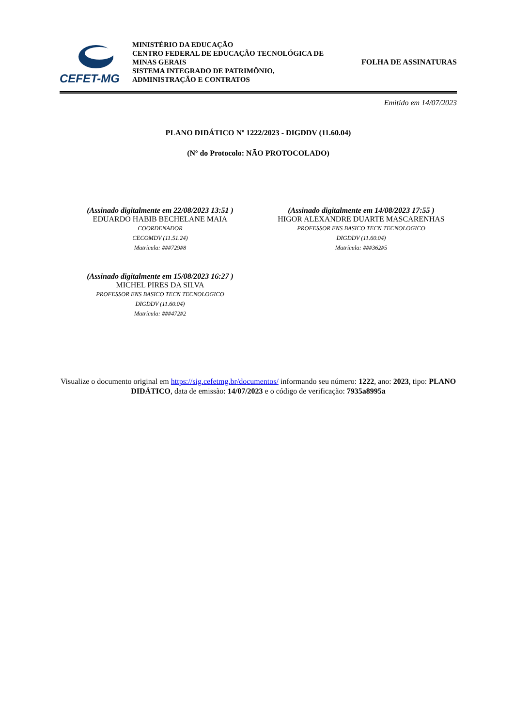CEFET-MG
MINISTÉRIO DA EDUCAÇÃO
CENTRO FEDERAL DE EDUCAÇÃO TECNOLÓGICA DE MINAS GERAIS
SISTEMA INTEGRADO DE PATRIMÔNIO, ADMINISTRAÇÃO E CONTRATOS
FOLHA DE ASSINATURAS
Emitido em 14/07/2023
PLANO DIDÁTICO Nº 1222/2023 - DIGDDV (11.60.04)
(Nº do Protocolo: NÃO PROTOCOLADO)
(Assinado digitalmente em 22/08/2023 13:51 )
EDUARDO HABIB BECHELANE MAIA
COORDENADOR
CECOMDV (11.51.24)
Matrícula: ###729#8
(Assinado digitalmente em 14/08/2023 17:55 )
HIGOR ALEXANDRE DUARTE MASCARENHAS
PROFESSOR ENS BASICO TECN TECNOLOGICO
DIGDDV (11.60.04)
Matrícula: ###362#5
(Assinado digitalmente em 15/08/2023 16:27 )
MICHEL PIRES DA SILVA
PROFESSOR ENS BASICO TECN TECNOLOGICO
DIGDDV (11.60.04)
Matrícula: ###472#2
Visualize o documento original em https://sig.cefetmg.br/documentos/ informando seu número: 1222, ano: 2023, tipo: PLANO DIDÁTICO, data de emissão: 14/07/2023 e o código de verificação: 7935a8995a